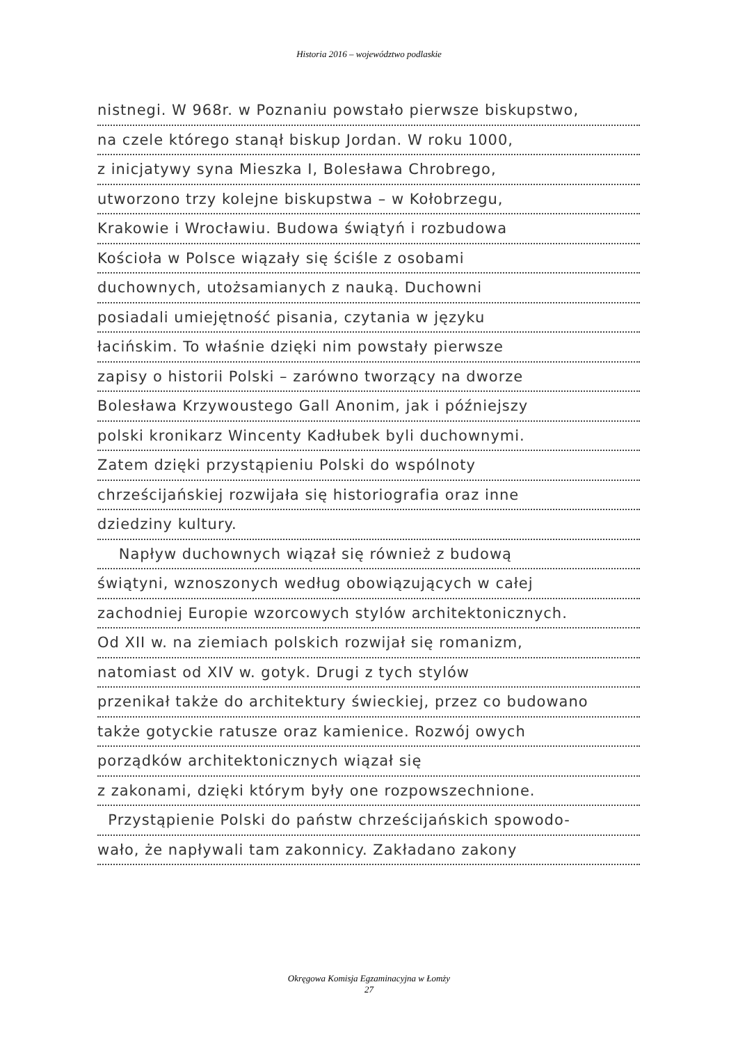Historia 2016 – województwo podlaskie
nistnegi. W 968r. w Poznaniu powstało pierwsze biskupstwo,
na czele którego stanął biskup Jordan. W roku 1000,
z inicjatywy syna Mieszka I, Bolesława Chrobrego,
utworzono trzy kolejne biskupstwa – w Kołobrzegu,
Krakowie i Wrocławiu. Budowa świątyń i rozbudowa
Kościoła w Polsce wiązały się ściśle z osobami
duchownych, utożsamianych z nauką. Duchowni
posiadali umiejętność pisania, czytania w języku
łacińskim. To właśnie dzięki nim powstały pierwsze
zapisy o historii Polski – zarówno tworzący na dworze
Bolesława Krzywoustego Gall Anonim, jak i późniejszy
polski kronikarz Wincenty Kadłubek byli duchownymi.
Zatem dzięki przystąpieniu Polski do wspólnoty
chrześcijańskiej rozwijała się historiografia oraz inne
dziedziny kultury.
Napływ duchownych wiązał się również z budową
świątyni, wznoszonych według obowiązujących w całej
zachodniej Europie wzorcowych stylów architektonicznych.
Od XII w. na ziemiach polskich rozwijał się romanizm,
natomiast od XIV w. gotyk. Drugi z tych stylów
przenikał także do architektury świeckiej, przez co budowano
także gotyckie ratusze oraz kamienice. Rozwój owych
porządków architektonicznych wiązał się
z zakonami, dzięki którym były one rozpowszechnione.
Przystąpienie Polski do państw chrześcijańskich spowodo-
wało, że napływali tam zakonnicy. Zakładano zakony
Okręgowa Komisja Egzaminacyjna w Łomży
27